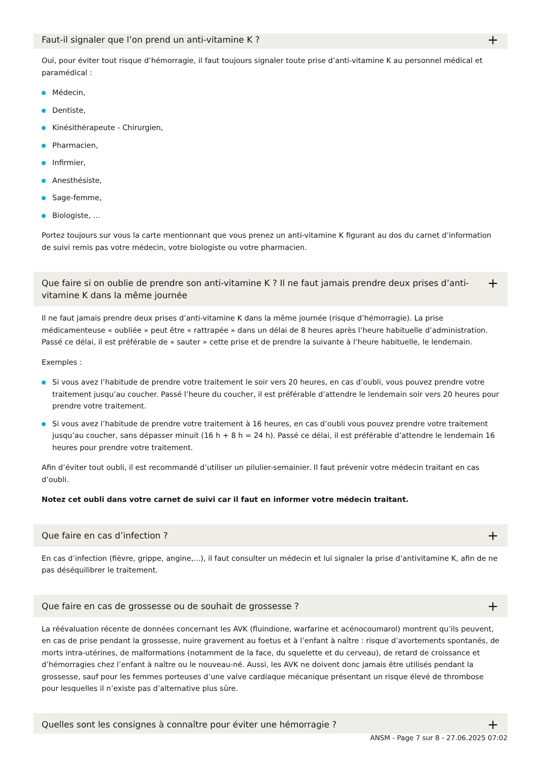Faut-il signaler que l’on prend un anti-vitamine K ? +
Oui, pour éviter tout risque d’hémorragie, il faut toujours signaler toute prise d’anti-vitamine K au personnel médical et paramédical :
Médecin,
Dentiste,
Kinésithérapeute - Chirurgien,
Pharmacien,
Infirmier,
Anesthésiste,
Sage-femme,
Biologiste, ...
Portez toujours sur vous la carte mentionnant que vous prenez un anti-vitamine K figurant au dos du carnet d’information de suivi remis pas votre médecin, votre biologiste ou votre pharmacien.
Que faire si on oublie de prendre son anti-vitamine K ? Il ne faut jamais prendre deux prises d’anti-vitamine K dans la même journée +
Il ne faut jamais prendre deux prises d’anti-vitamine K dans la même journée (risque d’hémorragie). La prise médicamenteuse « oubliée » peut être « rattrapée » dans un délai de 8 heures après l’heure habituelle d’administration. Passé ce délai, il est préférable de « sauter » cette prise et de prendre la suivante à l’heure habituelle, le lendemain.
Exemples :
Si vous avez l’habitude de prendre votre traitement le soir vers 20 heures, en cas d’oubli, vous pouvez prendre votre traitement jusqu’au coucher. Passé l’heure du coucher, il est préférable d’attendre le lendemain soir vers 20 heures pour prendre votre traitement.
Si vous avez l’habitude de prendre votre traitement à 16 heures, en cas d’oubli vous pouvez prendre votre traitement jusqu’au coucher, sans dépasser minuit (16 h + 8 h = 24 h). Passé ce délai, il est préférable d’attendre le lendemain 16 heures pour prendre votre traitement.
Afin d’éviter tout oubli, il est recommandé d’utiliser un pilulier-semainier. Il faut prévenir votre médecin traitant en cas d’oubli.
Notez cet oubli dans votre carnet de suivi car il faut en informer votre médecin traitant.
Que faire en cas d’infection ? +
En cas d’infection (fièvre, grippe, angine,...), il faut consulter un médecin et lui signaler la prise d’antivitamine K, afin de ne pas déséquilibrer le traitement.
Que faire en cas de grossesse ou de souhait de grossesse ? +
La réévaluation récente de données concernant les AVK (fluindione, warfarine et acénocoumarol) montrent qu’ils peuvent, en cas de prise pendant la grossesse, nuire gravement au foetus et à l’enfant à naître : risque d’avortements spontanés, de morts intra-utérines, de malformations (notamment de la face, du squelette et du cerveau), de retard de croissance et d’hémorragies chez l’enfant à naître ou le nouveau-né. Aussi, les AVK ne doivent donc jamais être utilisés pendant la grossesse, sauf pour les femmes porteuses d’une valve cardiaque mécanique présentant un risque élevé de thrombose pour lesquelles il n’existe pas d’alternative plus sûre.
Quelles sont les consignes à connaître pour éviter une hémorragie ? +
ANSM - Page 7 sur 8 - 27.06.2025 07:02